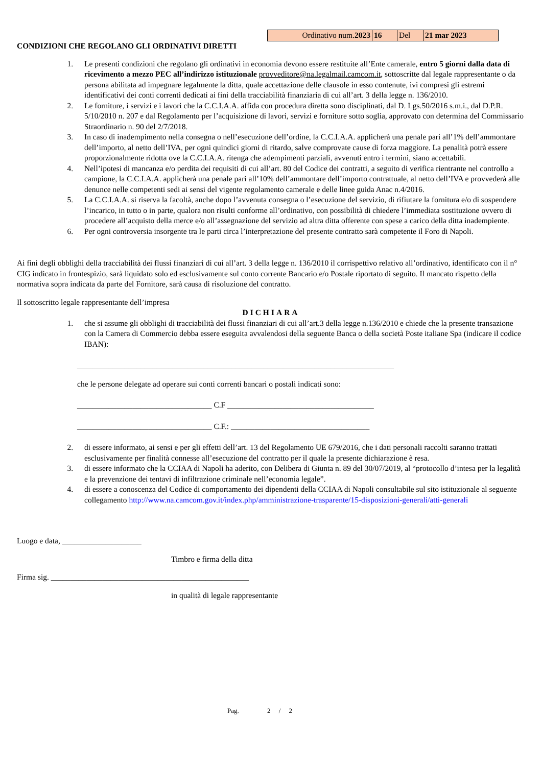| Ordinativo num. 2023 | 16 | Del | 21 mar 2023 |
CONDIZIONI CHE REGOLANO GLI ORDINATIVI DIRETTI
1. Le presenti condizioni che regolano gli ordinativi in economia devono essere restituite all’Ente camerale, entro 5 giorni dalla data di ricevimento a mezzo PEC all’indirizzo istituzionale provveditore@na.legalmail.camcom.it, sottoscritte dal legale rappresentante o da persona abilitata ad impegnare legalmente la ditta, quale accettazione delle clausole in esso contenute, ivi compresi gli estremi identificativi dei conti correnti dedicati ai fini della tracciabilità finanziaria di cui all’art. 3 della legge n. 136/2010.
2. Le forniture, i servizi e i lavori che la C.C.I.A.A. affida con procedura diretta sono disciplinati, dal D. Lgs.50/2016 s.m.i., dal D.P.R. 5/10/2010 n. 207 e dal Regolamento per l’acquisizione di lavori, servizi e forniture sotto soglia, approvato con determina del Commissario Straordinario n. 90 del 2/7/2018.
3. In caso di inadempimento nella consegna o nell’esecuzione dell’ordine, la C.C.I.A.A. applicherà una penale pari all’1% dell’ammontare dell’importo, al netto dell’IVA, per ogni quindici giorni di ritardo, salve comprovate cause di forza maggiore. La penalità potrà essere proporzionalmente ridotta ove la C.C.I.A.A. ritenga che adempimenti parziali, avvenuti entro i termini, siano accettabili.
4. Nell’ipotesi di mancanza e/o perdita dei requisiti di cui all’art. 80 del Codice dei contratti, a seguito di verifica rientrante nel controllo a campione, la C.C.I.A.A. applicherà una penale pari all’10% dell’ammontare dell’importo contrattuale, al netto dell’IVA e provvederà alle denunce nelle competenti sedi ai sensi del vigente regolamento camerale e delle linee guida Anac n.4/2016.
5. La C.C.I.A.A. si riserva la facoltà, anche dopo l’avvenuta consegna o l’esecuzione del servizio, di rifiutare la fornitura e/o di sospendere l’incarico, in tutto o in parte, qualora non risulti conforme all’ordinativo, con possibilità di chiedere l’immediata sostituzione ovvero di procedere all’acquisto della merce e/o all’assegnazione del servizio ad altra ditta offerente con spese a carico della ditta inadempiente.
6. Per ogni controversia insorgente tra le parti circa l’interpretazione del presente contratto sarà competente il Foro di Napoli.
Ai fini degli obblighi della tracciabilità dei flussi finanziari di cui all’art. 3 della legge n. 136/2010 il corrispettivo relativo all’ordinativo, identificato con il n° CIG indicato in frontespizio, sarà liquidato solo ed esclusivamente sul conto corrente Bancario e/o Postale riportato di seguito. Il mancato rispetto della normativa sopra indicata da parte del Fornitore, sarà causa di risoluzione del contratto.
Il sottoscritto legale rappresentante dell’impresa
DICHIARA
1. che si assume gli obblighi di tracciabilità dei flussi finanziari di cui all’art.3 della legge n.136/2010 e chiede che la presente transazione con la Camera di Commercio debba essere eseguita avvalendosi della seguente Banca o della società Poste italiane Spa (indicare il codice IBAN):
________________________________________________________________________________
che le persone delegate ad operare sui conti correnti bancari o postali indicati sono:
__________________________________ C.F _____________________________________
__________________________________ C.F.: ___________________________________
2. di essere informato, ai sensi e per gli effetti dell’art. 13 del Regolamento UE 679/2016, che i dati personali raccolti saranno trattati esclusivamente per finalità connesse all’esecuzione del contratto per il quale la presente dichiarazione è resa.
3. di essere informato che la CCIAA di Napoli ha aderito, con Delibera di Giunta n. 89 del 30/07/2019, al “protocollo d’intesa per la legalità e la prevenzione dei tentavi di infiltrazione criminale nell’economia legale”.
4. di essere a conoscenza del Codice di comportamento dei dipendenti della CCIAA di Napoli consultabile sul sito istituzionale al seguente collegamento http://www.na.camcom.gov.it/index.php/amministrazione-trasparente/15-disposizioni-generali/atti-generali
Luogo e data, ____________________
Timbro e firma della ditta
Firma sig. __________________________________________________
in qualità di legale rappresentante
Pag. 2 / 2